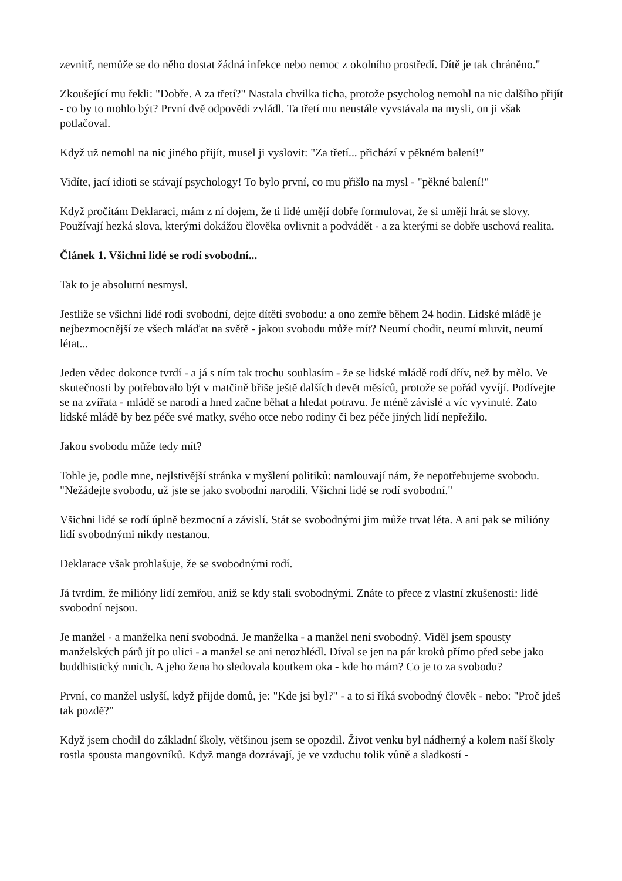zevnitř, nemůže se do něho dostat žádná infekce nebo nemoc z okolního prostředí. Dítě je tak chráněno."
Zkoušející mu řekli: "Dobře. A za třetí?" Nastala chvilka ticha, protože psycholog nemohl na nic dalšího přijít - co by to mohlo být? První dvě odpovědi zvládl. Ta třetí mu neustále vyvstávala na mysli, on ji však potlačoval.
Když už nemohl na nic jiného přijít, musel ji vyslovit: "Za třetí... přichází v pěkném balení!"
Vidíte, jací idioti se stávají psychology! To bylo první, co mu přišlo na mysl - "pěkné balení!"
Když pročítám Deklaraci, mám z ní dojem, že ti lidé umějí dobře formulovat, že si umějí hrát se slovy. Používají hezká slova, kterými dokážou člověka ovlivnit a podvádět - a za kterými se dobře uschová realita.
Článek 1. Všichni lidé se rodí svobodní...
Tak to je absolutní nesmysl.
Jestliže se všichni lidé rodí svobodní, dejte dítěti svobodu: a ono zemře během 24 hodin. Lidské mládě je nejbezmocnější ze všech mláďat na světě - jakou svobodu může mít? Neumí chodit, neumí mluvit, neumí létat...
Jeden vědec dokonce tvrdí - a já s ním tak trochu souhlasím - že se lidské mládě rodí dřív, než by mělo. Ve skutečnosti by potřebovalo být v matčině břiše ještě dalších devět měsíců, protože se pořád vyvíjí. Podívejte se na zvířata - mládě se narodí a hned začne běhat a hledat potravu. Je méně závislé a víc vyvinuté. Zato lidské mládě by bez péče své matky, svého otce nebo rodiny či bez péče jiných lidí nepřežilo.
Jakou svobodu může tedy mít?
Tohle je, podle mne, nejlstivější stránka v myšlení politiků: namlouvají nám, že nepotřebujeme svobodu. "Nežádejte svobodu, už jste se jako svobodní narodili. Všichni lidé se rodí svobodní."
Všichni lidé se rodí úplně bezmocní a závislí. Stát se svobodnými jim může trvat léta. A ani pak se milióny lidí svobodnými nikdy nestanou.
Deklarace však prohlašuje, že se svobodnými rodí.
Já tvrdím, že milióny lidí zemřou, aniž se kdy stali svobodnými. Znáte to přece z vlastní zkušenosti: lidé svobodní nejsou.
Je manžel - a manželka není svobodná. Je manželka - a manžel není svobodný. Viděl jsem spousty manželských párů jít po ulici - a manžel se ani nerozhlédl. Díval se jen na pár kroků přímo před sebe jako buddhistický mnich. A jeho žena ho sledovala koutkem oka - kde ho mám? Co je to za svobodu?
První, co manžel uslyší, když přijde domů, je: "Kde jsi byl?" - a to si říká svobodný člověk - nebo: "Proč jdeš tak pozdě?"
Když jsem chodil do základní školy, většinou jsem se opozdil. Život venku byl nádherný a kolem naší školy rostla spousta mangovníků. Když manga dozrávají, je ve vzduchu tolik vůně a sladkostí -